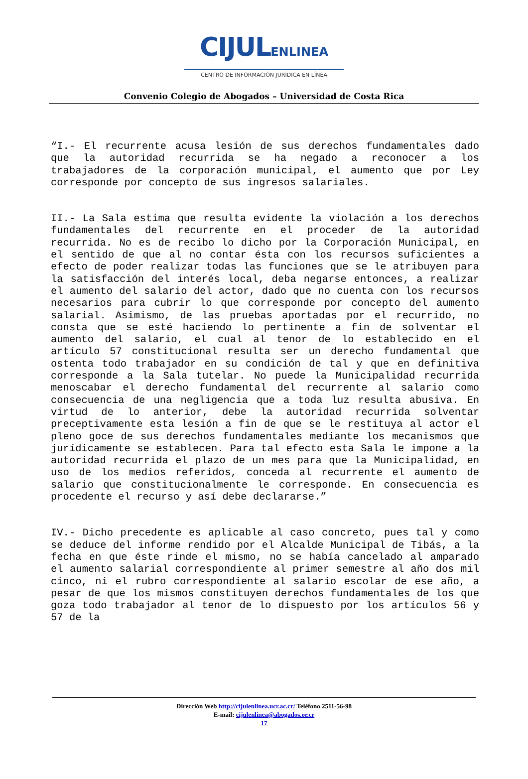CIJULENLINEA
CENTRO DE INFORMACIÓN JURÍDICA EN LÍNEA
Convenio Colegio de Abogados – Universidad de Costa Rica
“I.- El recurrente acusa lesión de sus derechos fundamentales dado que la autoridad recurrida se ha negado a reconocer a los trabajadores de la corporación municipal, el aumento que por Ley corresponde por concepto de sus ingresos salariales.
II.- La Sala estima que resulta evidente la violación a los derechos fundamentales del recurrente en el proceder de la autoridad recurrida. No es de recibo lo dicho por la Corporación Municipal, en el sentido de que al no contar ésta con los recursos suficientes a efecto de poder realizar todas las funciones que se le atribuyen para la satisfacción del interés local, deba negarse entonces, a realizar el aumento del salario del actor, dado que no cuenta con los recursos necesarios para cubrir lo que corresponde por concepto del aumento salarial. Asimismo, de las pruebas aportadas por el recurrido, no consta que se esté haciendo lo pertinente a fin de solventar el aumento del salario, el cual al tenor de lo establecido en el artículo 57 constitucional resulta ser un derecho fundamental que ostenta todo trabajador en su condición de tal y que en definitiva corresponde a la Sala tutelar. No puede la Municipalidad recurrida menoscabar el derecho fundamental del recurrente al salario como consecuencia de una negligencia que a toda luz resulta abusiva. En virtud de lo anterior, debe la autoridad recurrida solventar preceptivamente esta lesión a fin de que se le restituya al actor el pleno goce de sus derechos fundamentales mediante los mecanismos que jurídicamente se establecen. Para tal efecto esta Sala le impone a la autoridad recurrida el plazo de un mes para que la Municipalidad, en uso de los medios referidos, conceda al recurrente el aumento de salario que constitucionalmente le corresponde. En consecuencia es procedente el recurso y así debe declararse.”
IV.- Dicho precedente es aplicable al caso concreto, pues tal y como se deduce del informe rendido por el Alcalde Municipal de Tibás, a la fecha en que éste rinde el mismo, no se había cancelado al amparado el aumento salarial correspondiente al primer semestre al año dos mil cinco, ni el rubro correspondiente al salario escolar de ese año, a pesar de que los mismos constituyen derechos fundamentales de los que goza todo trabajador al tenor de lo dispuesto por los artículos 56 y 57 de la
Dirección Web http://cijulenlinea.ucr.ac.cr/ Teléfono 2511-56-98
E-mail: cijulenlinea@abogados.or.cr
17